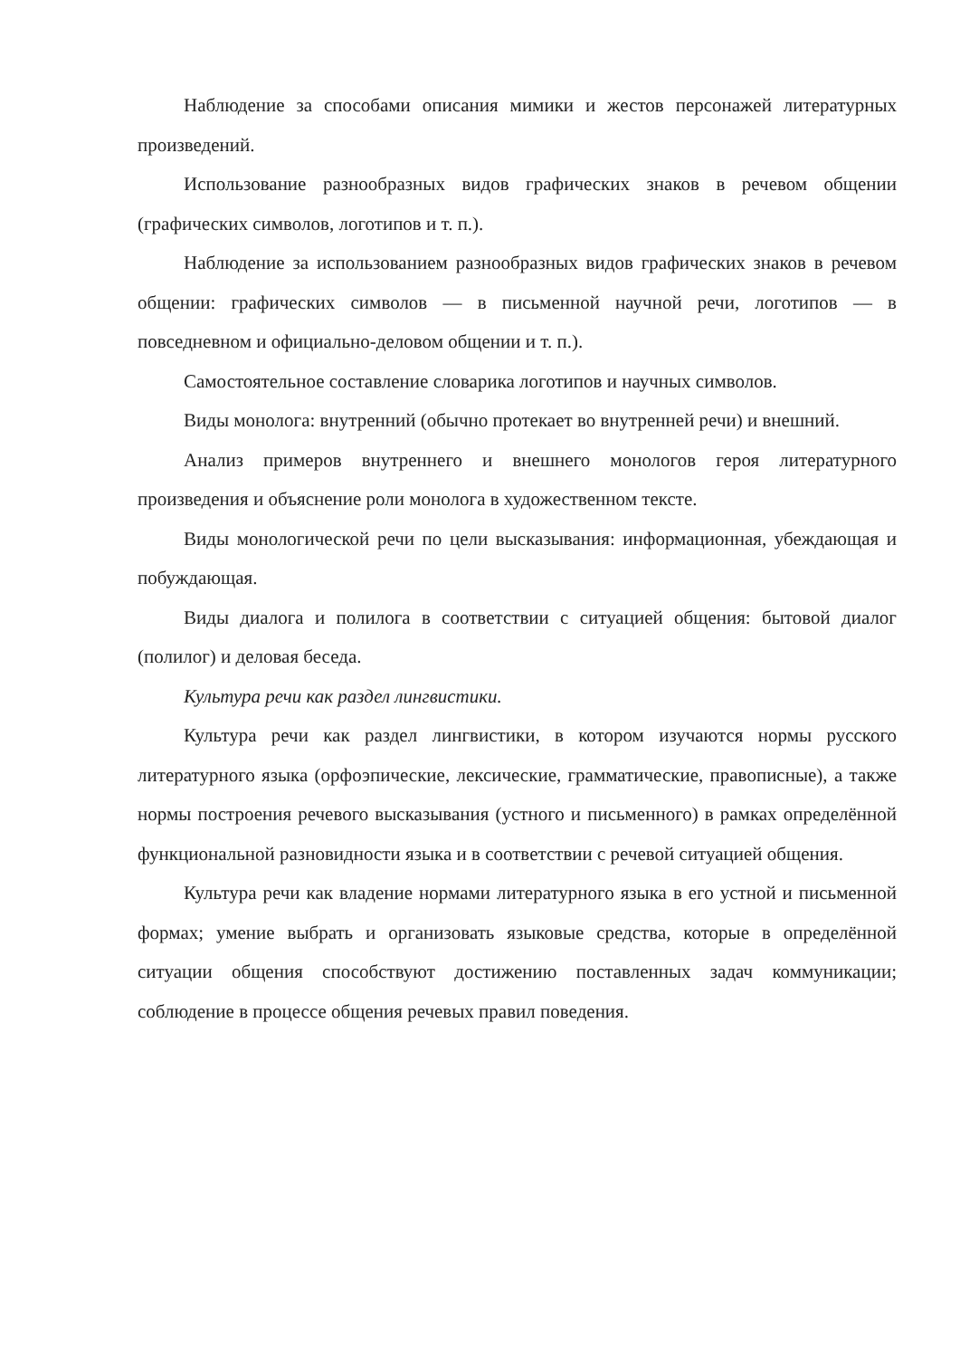Наблюдение за способами описания мимики и жестов персонажей литературных произведений.
Использование разнообразных видов графических знаков в речевом общении (графических символов, логотипов и т. п.).
Наблюдение за использованием разнообразных видов графических знаков в речевом общении: графических символов — в письменной научной речи, логотипов — в повседневном и официально-деловом общении и т. п.).
Самостоятельное составление словарика логотипов и научных символов.
Виды монолога: внутренний (обычно протекает во внутренней речи) и внешний.
Анализ примеров внутреннего и внешнего монологов героя литературного произведения и объяснение роли монолога в художественном тексте.
Виды монологической речи по цели высказывания: информационная, убеждающая и побуждающая.
Виды диалога и полилога в соответствии с ситуацией общения: бытовой диалог (полилог) и деловая беседа.
Культура речи как раздел лингвистики.
Культура речи как раздел лингвистики, в котором изучаются нормы русского литературного языка (орфоэпические, лексические, грамматические, правописные), а также нормы построения речевого высказывания (устного и письменного) в рамках определённой функциональной разновидности языка и в соответствии с речевой ситуацией общения.
Культура речи как владение нормами литературного языка в его устной и письменной формах; умение выбрать и организовать языковые средства, которые в определённой ситуации общения способствуют достижению поставленных задач коммуникации; соблюдение в процессе общения речевых правил поведения.